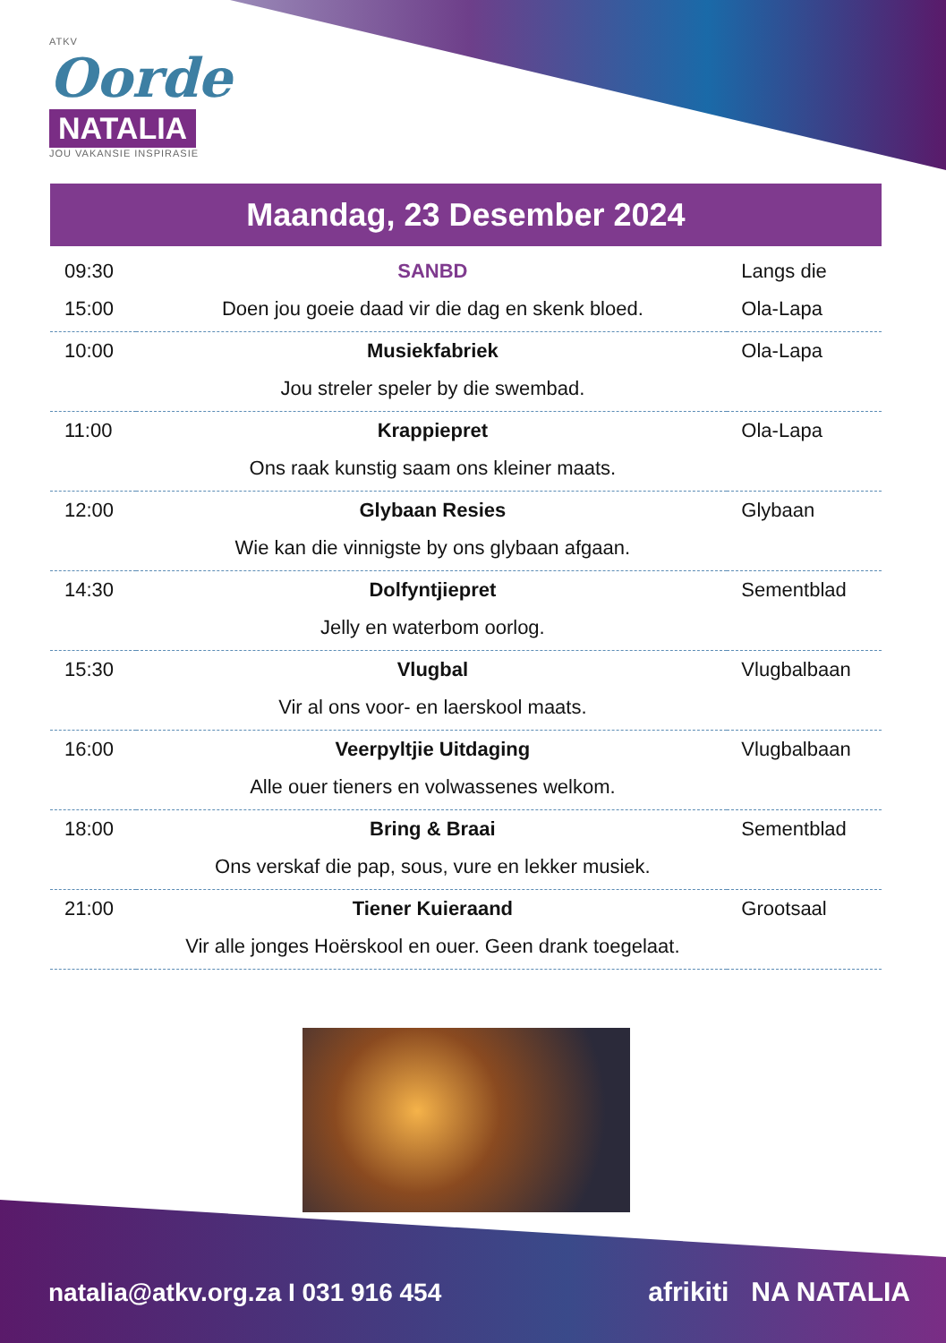ATKV
Oorde
NATALIA
JOU VAKANSIE INSPIRASIE
Maandag, 23 Desember 2024
| 09:30 | SANBD | Langs die |
| 15:00 | Doen jou goeie daad vir die dag en skenk bloed. | Ola-Lapa |
| 10:00 | Musiekfabriek | Ola-Lapa |
| | Jou streler speler by die swembad. | |
| 11:00 | Krappiepret | Ola-Lapa |
| | Ons raak kunstig saam ons kleiner maats. | |
| 12:00 | Glybaan Resies | Glybaan |
| | Wie kan die vinnigste by ons glybaan afgaan. | |
| 14:30 | Dolfyntjiepret | Sementblad |
| | Jelly en waterbom oorlog. | |
| 15:30 | Vlugbal | Vlugbalbaan |
| | Vir al ons voor- en laerskool maats. | |
| 16:00 | Veerpyltjie Uitdaging | Vlugbalbaan |
| | Alle ouer tieners en volwassenes welkom. | |
| 18:00 | Bring & Braai | Sementblad |
| | Ons verskaf die pap, sous, vure en lekker musiek. | |
| 21:00 | Tiener Kuieraand | Grootsaal |
| | Vir alle jonges Hoërskool en ouer. Geen drank toegelaat. | |
natalia@atkv.org.za I 031 916 454
afrikiti NA NATALIA